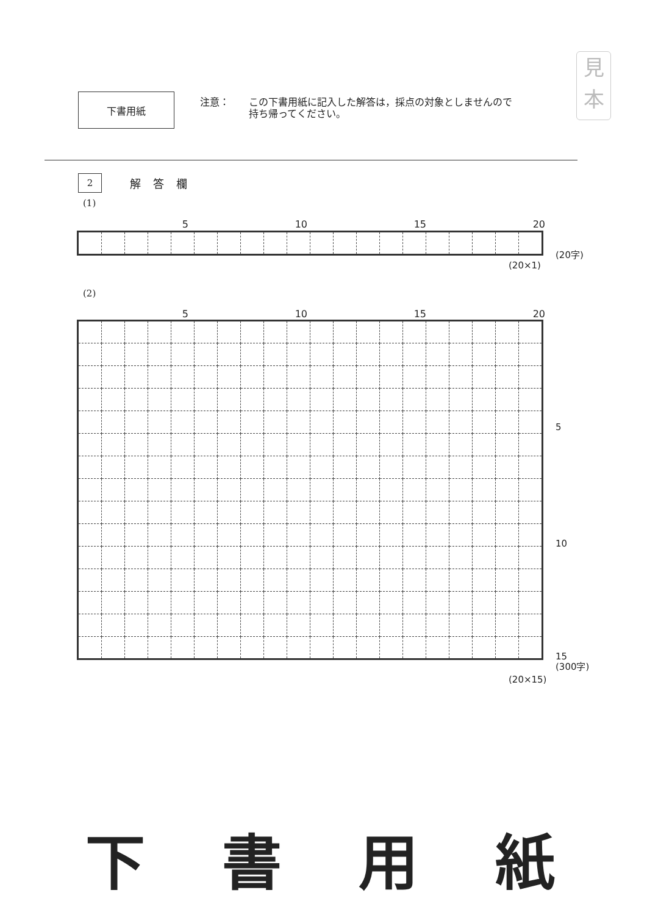下書用紙
注意： この下書用紙に記入した解答は，採点の対象としませんので
持ち帰ってください。
見
本
2
解答欄
(1)
5 10 15 20
(20字)
(20×1)
(2)
5 10 15 20
5
10
15
(300字)
(20×15)
下 書 用 紙